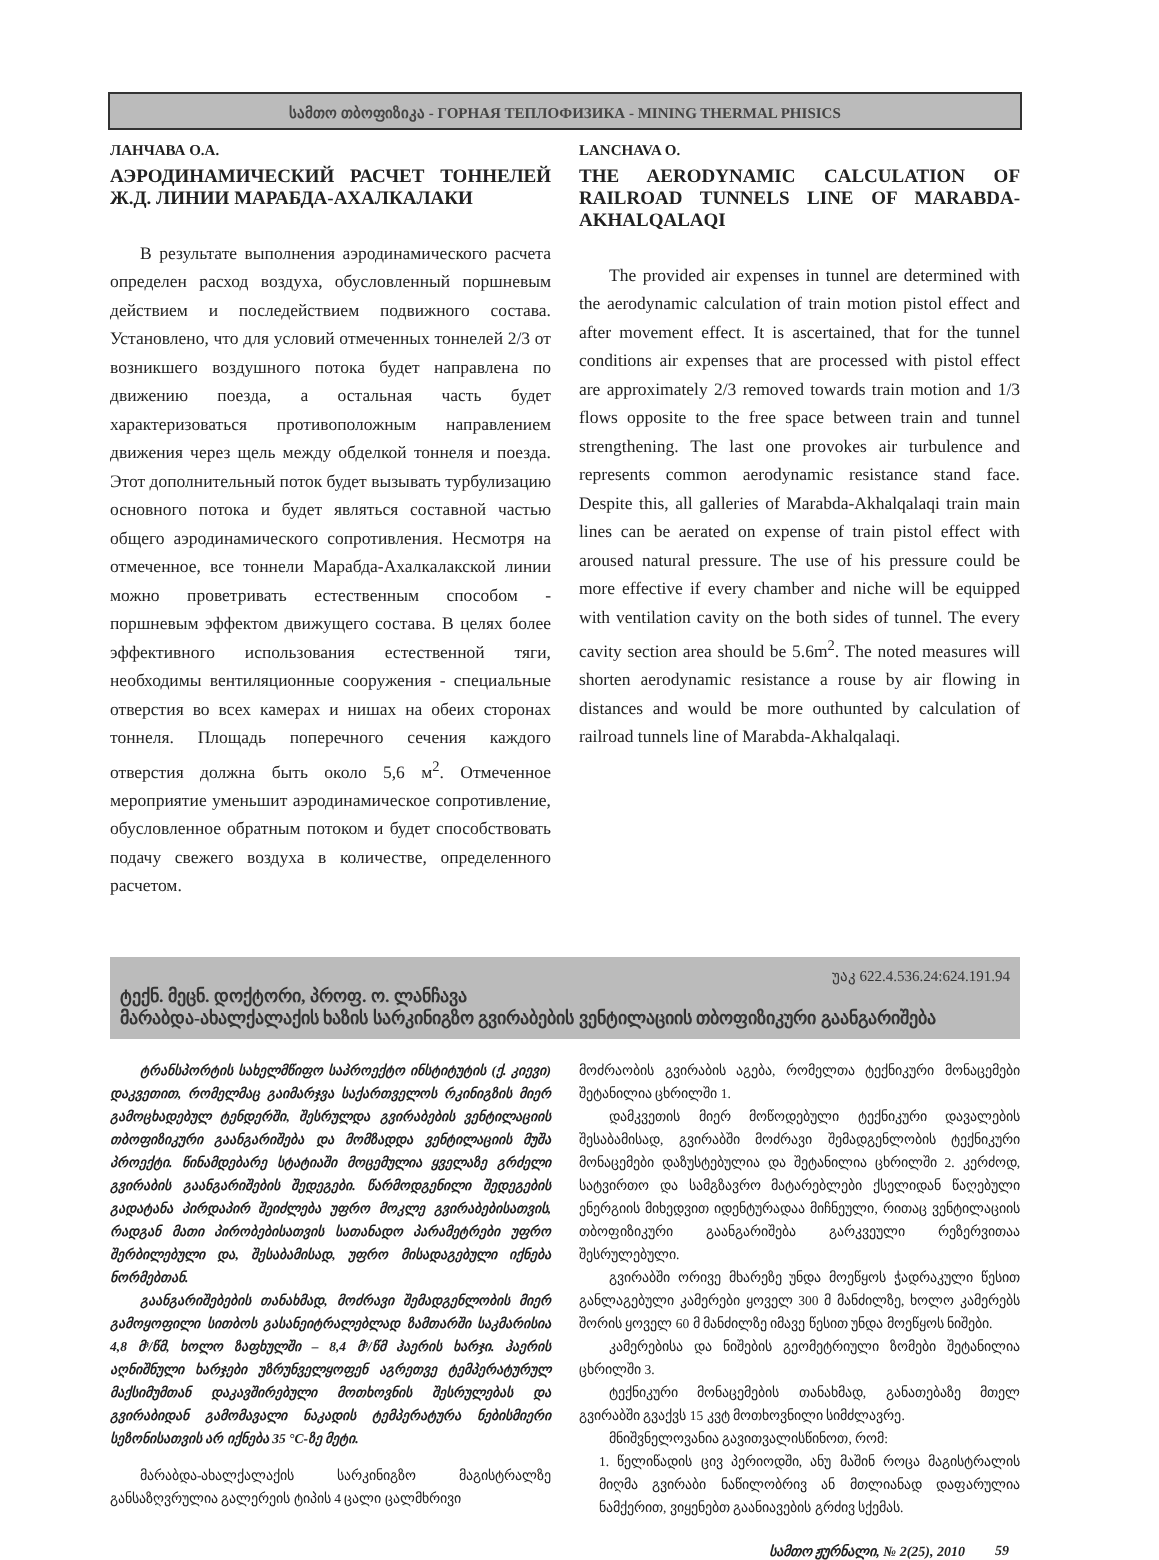სამთო თბოფიზიკა - ГОРНАЯ ТЕПЛОФИЗИКА - MINING THERMAL PHISICS
ЛАНЧАВА О.А.
АЭРОДИНАМИЧЕСКИЙ РАСЧЕТ ТОННЕЛЕЙ Ж.Д. ЛИНИИ МАРАБДА-АХАЛКАЛАКИ
В результате выполнения аэродинамического расчета определен расход воздуха, обусловленный поршневым действием и последействием подвижного состава. Установлено, что для условий отмеченных тоннелей 2/3 от возникшего воздушного потока будет направлена по движению поезда, а остальная часть будет характеризоваться противоположным направлением движения через щель между обделкой тоннеля и поезда. Этот дополнительный поток будет вызывать турбулизацию основного потока и будет являться составной частью общего аэродинамического сопротивления. Несмотря на отмеченное, все тоннели Марабда-Ахалкалакской линии можно проветривать естественным способом - поршневым эффектом движущего состава. В целях более эффективного использования естественной тяги, необходимы вентиляционные сооружения - специальные отверстия во всех камерах и нишах на обеих сторонах тоннеля. Площадь поперечного сечения каждого отверстия должна быть около 5,6 м<sup>2</sup>. Отмеченное мероприятие уменьшит аэродинамическое сопротивление, обусловленное обратным потоком и будет способствовать подачу свежего воздуха в количестве, определенного расчетом.
LANCHAVA O.
THE AERODYNAMIC CALCULATION OF RAILROAD TUNNELS LINE OF MARABDA-AKHALQALAQI
The provided air expenses in tunnel are determined with the aerodynamic calculation of train motion pistol effect and after movement effect. It is ascertained, that for the tunnel conditions air expenses that are processed with pistol effect are approximately 2/3 removed towards train motion and 1/3 flows opposite to the free space between train and tunnel strengthening. The last one provokes air turbulence and represents common aerodynamic resistance stand face. Despite this, all galleries of Marabda-Akhalqalaqi train main lines can be aerated on expense of train pistol effect with aroused natural pressure. The use of his pressure could be more effective if every chamber and niche will be equipped with ventilation cavity on the both sides of tunnel. The every cavity section area should be 5.6m<sup>2</sup>. The noted measures will shorten aerodynamic resistance a rouse by air flowing in distances and would be more outhunted by calculation of railroad tunnels line of Marabda-Akhalqalaqi.
უაკ 622.4.536.24:624.191.94
ტექნ. მეცნ. დოქტორი, პროფ. ო. ლანჩავა
მარაბდა-ახალქალაქის ხაზის სარკინიგზო გვირაბების ვენტილაციის თბოფიზიკური გაანგარიშება
ტრანსპორტის სახელმწიფო საპროექტო ინსტიტუტის (ქ. კიევი) დაკვეთით, რომელმაც გაიმარჯვა საქართველოს რკინიგზის მიერ გამოცხადებულ ტენდერში, შესრულდა გვირაბების ვენტილაციის თბოფიზიკური გაანგარიშება და მომზადდა ვენტილაციის მუშა პროექტი. წინამდებარე სტატიაში მოცემულია ყველაზე გრძელი გვირაბის გაანგარიშების შედეგები. წარმოდგენილი შედეგების გადატანა პირდაპირ შეიძლება უფრო მოკლე გვირაბებისათვის, რადგან მათი პირობებისათვის სათანადო პარამეტრები უფრო შერბილებული და, შესაბამისად, უფრო მისადაგებული იქნება ნორმებთან.
გაანგარიშებების თანახმად, მოძრავი შემადგენლობის მიერ გამოყოფილი სითბოს გასანეიტრალებლად ზამთარში საკმარისია 4,8 მ³/წმ, ხოლო ზაფხულში – 8,4 მ³/წმ ჰაერის ხარჯი. ჰაერის აღნიშნული ხარჯები უზრუნველყოფენ აგრეთვე ტემპერატურულ მაქსიმუმთან დაკავშირებული მოთხოვნის შესრულებას და გვირაბიდან გამომავალი ნაკადის ტემპერატურა ნებისმიერი სეზონისათვის არ იქნება 35 °C-ზე მეტი.
მარაბდა-ახალქალაქის სარკინიგზო მაგისტრალზე განსაზღვრულია გალერეის ტიპის 4 ცალი ცალმხრივი
მოძრაობის გვირაბის აგება, რომელთა ტექნიკური მონაცემები შეტანილია ცხრილში 1.
დამკვეთის მიერ მოწოდებული ტექნიკური დავალების შესაბამისად, გვირაბში მოძრავი შემადგენლობის ტექნიკური მონაცემები დაზუსტებულია და შეტანილია ცხრილში 2. კერძოდ, სატვირთო და სამგზავრო მატარებლები ქსელიდან წაღებული ენერგიის მიხედვით იდენტურადაა მიჩნეული, რითაც ვენტილაციის თბოფიზიკური გაანგარიშება გარკვეული რეზერვითაა შესრულებული.
გვირაბში ორივე მხარეზე უნდა მოეწყოს ჭადრაკული წესით განლაგებული კამერები ყოველ 300 მ მანძილზე, ხოლო კამერებს შორის ყოველ 60 მ მანძილზე იმავე წესით უნდა მოეწყოს ნიშები.
კამერებისა და ნიშების გეომეტრიული ზომები შეტანილია ცხრილში 3.
ტექნიკური მონაცემების თანახმად, განათებაზე მთელ გვირაბში გვაქვს 15 კვტ მოთხოვნილი სიმძლავრე.
მნიშვნელოვანია გავითვალისწინოთ, რომ:
1. წელიწადის ცივ პერიოდში, ანუ მაშინ როცა მაგისტრალის მიღმა გვირაბი ნაწილობრივ ან მთლიანად დაფარულია ნამქერით, ვიყენებთ გაანიავების გრძივ სქემას.
სამთო ჟურნალი, № 2(25), 2010 59